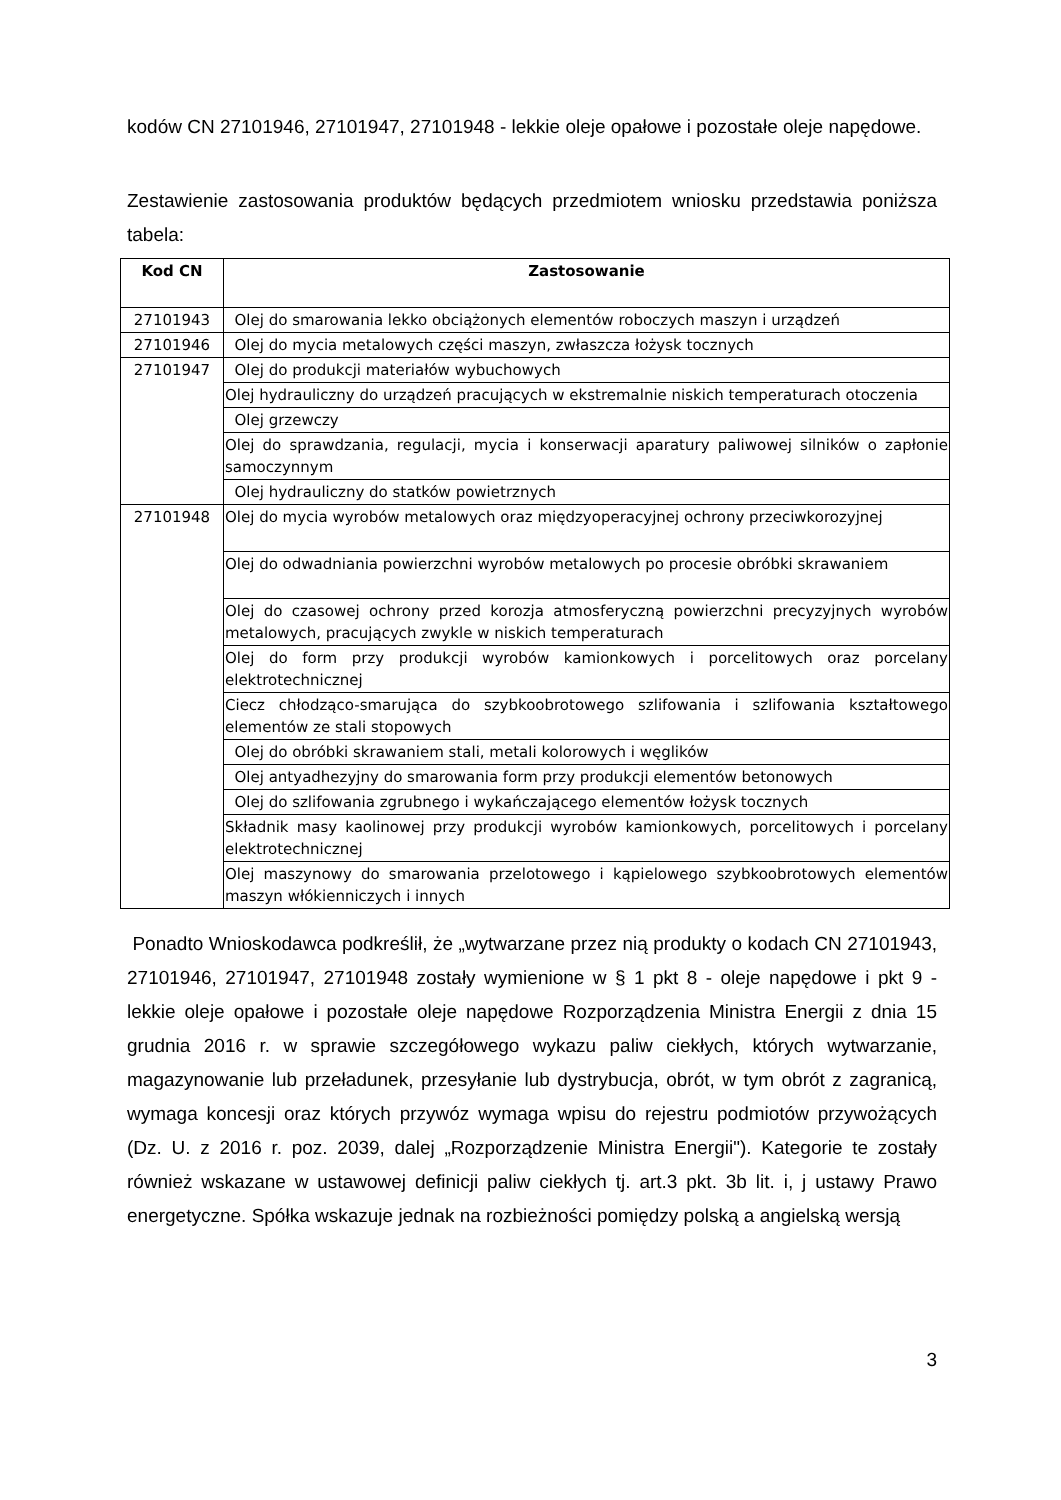kodów CN 27101946, 27101947, 27101948 - lekkie oleje opałowe i pozostałe oleje napędowe.
Zestawienie zastosowania produktów będących przedmiotem wniosku przedstawia poniższa tabela:
| Kod CN | Zastosowanie |
| --- | --- |
| 27101943 | Olej do smarowania lekko obciążonych elementów roboczych maszyn i urządzeń |
| 27101946 | Olej do mycia metalowych części maszyn, zwłaszcza łożysk tocznych |
| 27101947 | Olej do produkcji materiałów wybuchowych |
| | Olej hydrauliczny do urządzeń pracujących w ekstremalnie niskich temperaturach otoczenia |
| | Olej grzewczy |
| | Olej do sprawdzania, regulacji, mycia i konserwacji aparatury paliwowej silników o zapłonie samoczynnym |
| | Olej hydrauliczny do statków powietrznych |
| 27101948 | Olej do mycia wyrobów metalowych oraz międzyoperacyjnej ochrony przeciwkorozyjnej |
| | Olej do odwadniania powierzchni wyrobów metalowych po procesie obróbki skrawaniem |
| | Olej do czasowej ochrony przed korozja atmosferyczną powierzchni precyzyjnych wyrobów metalowych, pracujących zwykle w niskich temperaturach |
| | Olej do form przy produkcji wyrobów kamionkowych i porcelitowych oraz porcelany elektrotechnicznej |
| | Ciecz chłodząco-smarująca do szybkoobrotowego szlifowania i szlifowania kształtowego elementów ze stali stopowych |
| | Olej do obróbki skrawaniem stali, metali kolorowych i węglików |
| | Olej antyadhezyjny do smarowania form przy produkcji elementów betonowych |
| | Olej do szlifowania zgrubnego i wykańczającego elementów łożysk tocznych |
| | Składnik masy kaolinowej przy produkcji wyrobów kamionkowych, porcelitowych i porcelany elektrotechnicznej |
| | Olej maszynowy do smarowania przelotowego i kąpielowego szybkoobrotowych elementów maszyn włókienniczych i innych |
Ponadto Wnioskodawca podkreślił, że „wytwarzane przez nią produkty o kodach CN 27101943, 27101946, 27101947, 27101948 zostały wymienione w § 1 pkt 8 - oleje napędowe i pkt 9 - lekkie oleje opałowe i pozostałe oleje napędowe Rozporządzenia Ministra Energii z dnia 15 grudnia 2016 r. w sprawie szczegółowego wykazu paliw ciekłych, których wytwarzanie, magazynowanie lub przeładunek, przesyłanie lub dystrybucja, obrót, w tym obrót z zagranicą, wymaga koncesji oraz których przywóz wymaga wpisu do rejestru podmiotów przywożących (Dz. U. z 2016 r. poz. 2039, dalej „Rozporządzenie Ministra Energii"). Kategorie te zostały również wskazane w ustawowej definicji paliw ciekłych tj. art.3 pkt. 3b lit. i, j ustawy Prawo energetyczne. Spółka wskazuje jednak na rozbieżności pomiędzy polską a angielską wersją
3